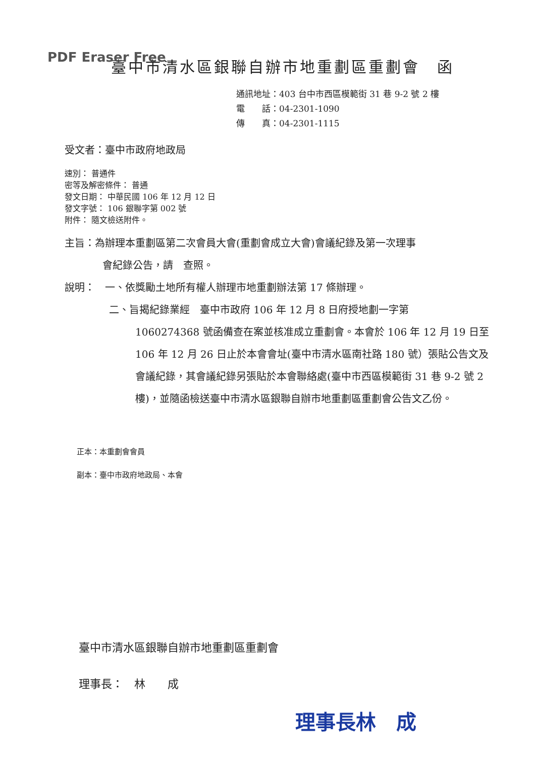PDF Eraser Free
臺中市清水區銀聯自辦市地重劃區重劃會　函
通訊地址：403 台中市西區模範街 31 巷 9-2 號 2 樓
電　　話：04-2301-1090
傳　　真：04-2301-1115
受文者：臺中市政府地政局
速別： 普通件
密等及解密條件： 普通
發文日期： 中華民國 106 年 12 月 12 日
發文字號： 106 銀聯字第 002 號
附件： 隨文檢送附件。
主旨：為辦理本重劃區第二次會員大會(重劃會成立大會)會議紀錄及第一次理事
會紀錄公告，請　查照。
說明：　一、依獎勵土地所有權人辦理市地重劃辦法第 17 條辦理。
二、旨揭紀錄業經　臺中市政府 106 年 12 月 8 日府授地劃一字第
1060274368 號函備查在案並核准成立重劃會。本會於 106 年 12 月 19 日至 106 年 12 月 26 日止於本會會址(臺中市清水區南社路 180 號）張貼公告文及會議紀錄，其會議紀錄另張貼於本會聯絡處(臺中市西區模範街 31 巷 9-2 號 2 樓)，並隨函檢送臺中市清水區銀聯自辦市地重劃區重劃會公告文乙份。
正本：本重劃會會員
副本：臺中市政府地政局、本會
臺中市清水區銀聯自辦市地重劃區重劃會
理事長：　林　　成
理事長林　成